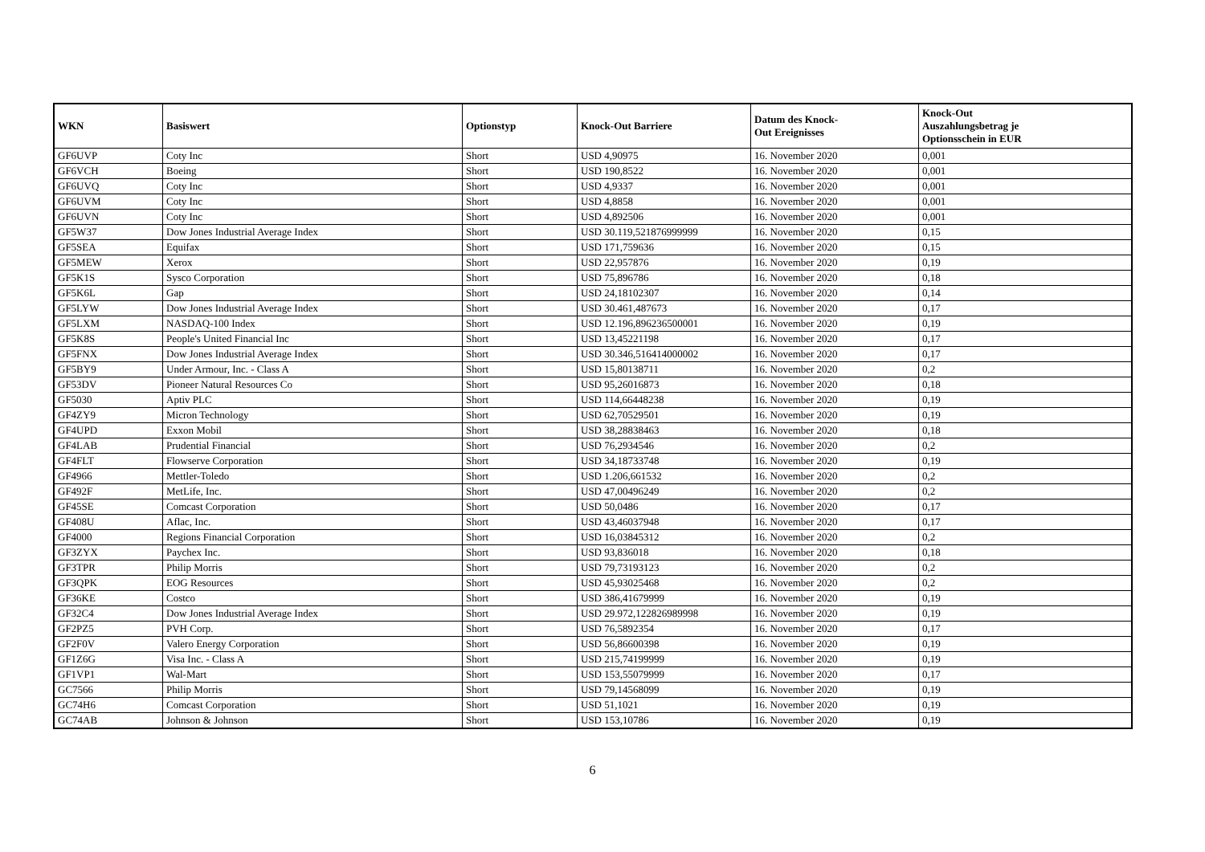| WKN | Basiswert | Optionstyp | Knock-Out Barriere | Datum des Knock- Out Ereignisses | Knock-Out Auszahlungsbetrag je Optionsschein in EUR |
| --- | --- | --- | --- | --- | --- |
| GF6UVP | Coty Inc | Short | USD 4,90975 | 16. November 2020 | 0,001 |
| GF6VCH | Boeing | Short | USD 190,8522 | 16. November 2020 | 0,001 |
| GF6UVQ | Coty Inc | Short | USD 4,9337 | 16. November 2020 | 0,001 |
| GF6UVM | Coty Inc | Short | USD 4,8858 | 16. November 2020 | 0,001 |
| GF6UVN | Coty Inc | Short | USD 4,892506 | 16. November 2020 | 0,001 |
| GF5W37 | Dow Jones Industrial Average Index | Short | USD 30.119,521876999999 | 16. November 2020 | 0,15 |
| GF5SEA | Equifax | Short | USD 171,759636 | 16. November 2020 | 0,15 |
| GF5MEW | Xerox | Short | USD 22,957876 | 16. November 2020 | 0,19 |
| GF5K1S | Sysco Corporation | Short | USD 75,896786 | 16. November 2020 | 0,18 |
| GF5K6L | Gap | Short | USD 24,18102307 | 16. November 2020 | 0,14 |
| GF5LYW | Dow Jones Industrial Average Index | Short | USD 30.461,487673 | 16. November 2020 | 0,17 |
| GF5LXM | NASDAQ-100 Index | Short | USD 12.196,896236500001 | 16. November 2020 | 0,19 |
| GF5K8S | People's United Financial Inc | Short | USD 13,45221198 | 16. November 2020 | 0,17 |
| GF5FNX | Dow Jones Industrial Average Index | Short | USD 30.346,516414000002 | 16. November 2020 | 0,17 |
| GF5BY9 | Under Armour, Inc. - Class A | Short | USD 15,80138711 | 16. November 2020 | 0,2 |
| GF53DV | Pioneer Natural Resources Co | Short | USD 95,26016873 | 16. November 2020 | 0,18 |
| GF5030 | Aptiv PLC | Short | USD 114,66448238 | 16. November 2020 | 0,19 |
| GF4ZY9 | Micron Technology | Short | USD 62,70529501 | 16. November 2020 | 0,19 |
| GF4UPD | Exxon Mobil | Short | USD 38,28838463 | 16. November 2020 | 0,18 |
| GF4LAB | Prudential Financial | Short | USD 76,2934546 | 16. November 2020 | 0,2 |
| GF4FLT | Flowserve Corporation | Short | USD 34,18733748 | 16. November 2020 | 0,19 |
| GF4966 | Mettler-Toledo | Short | USD 1.206,661532 | 16. November 2020 | 0,2 |
| GF492F | MetLife, Inc. | Short | USD 47,00496249 | 16. November 2020 | 0,2 |
| GF45SE | Comcast Corporation | Short | USD 50,0486 | 16. November 2020 | 0,17 |
| GF408U | Aflac, Inc. | Short | USD 43,46037948 | 16. November 2020 | 0,17 |
| GF4000 | Regions Financial Corporation | Short | USD 16,03845312 | 16. November 2020 | 0,2 |
| GF3ZYX | Paychex Inc. | Short | USD 93,836018 | 16. November 2020 | 0,18 |
| GF3TPR | Philip Morris | Short | USD 79,73193123 | 16. November 2020 | 0,2 |
| GF3QPK | EOG Resources | Short | USD 45,93025468 | 16. November 2020 | 0,2 |
| GF36KE | Costco | Short | USD 386,41679999 | 16. November 2020 | 0,19 |
| GF32C4 | Dow Jones Industrial Average Index | Short | USD 29.972,122826989998 | 16. November 2020 | 0,19 |
| GF2PZ5 | PVH Corp. | Short | USD 76,5892354 | 16. November 2020 | 0,17 |
| GF2F0V | Valero Energy Corporation | Short | USD 56,86600398 | 16. November 2020 | 0,19 |
| GF1Z6G | Visa Inc. - Class A | Short | USD 215,74199999 | 16. November 2020 | 0,19 |
| GF1VP1 | Wal-Mart | Short | USD 153,55079999 | 16. November 2020 | 0,17 |
| GC7566 | Philip Morris | Short | USD 79,14568099 | 16. November 2020 | 0,19 |
| GC74H6 | Comcast Corporation | Short | USD 51,1021 | 16. November 2020 | 0,19 |
| GC74AB | Johnson & Johnson | Short | USD 153,10786 | 16. November 2020 | 0,19 |
6